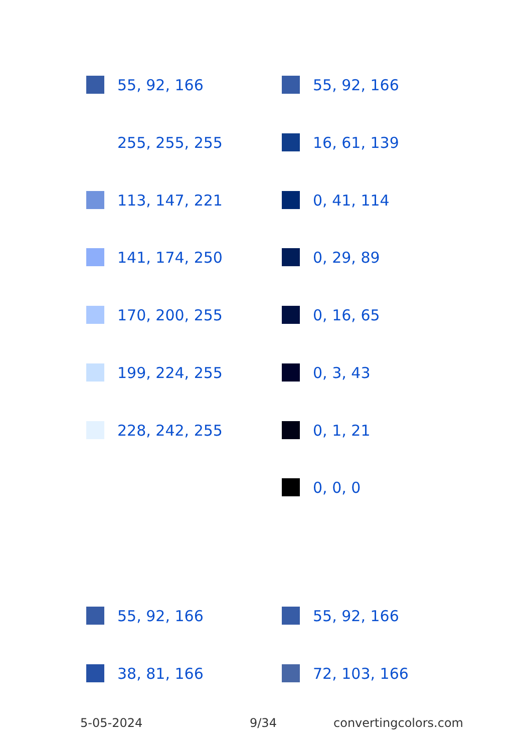55, 92, 166 55, 92, 166
255, 255, 255 16, 61, 139
113, 147, 221 0, 41, 114
141, 174, 250 0, 29, 89
170, 200, 255 0, 16, 65
199, 224, 255 0, 3, 43
228, 242, 255 0, 1, 21
0, 0, 0
55, 92, 166 55, 92, 166
38, 81, 166 72, 103, 166
5-05-2024 9/34 convertingcolors.com